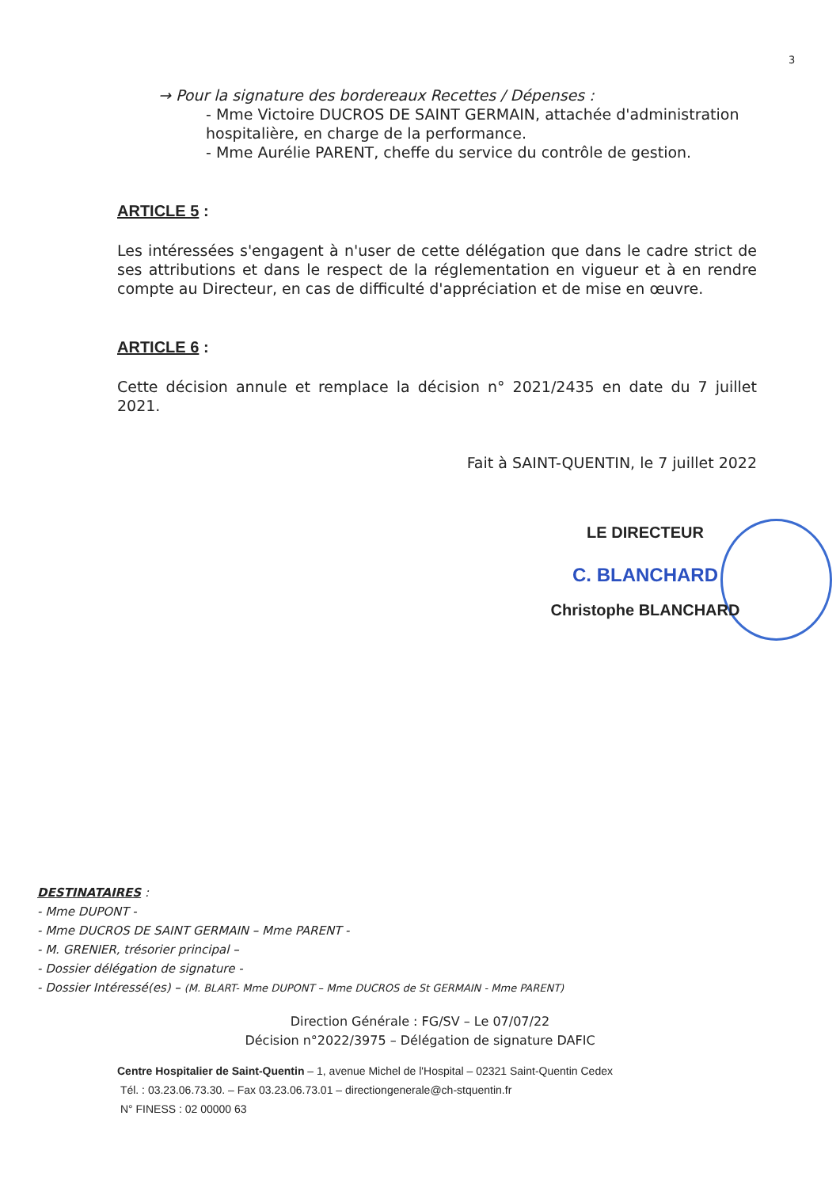3
→ Pour la signature des bordereaux Recettes / Dépenses :
- Mme Victoire DUCROS DE SAINT GERMAIN, attachée d'administration hospitalière, en charge de la performance.
- Mme Aurélie PARENT, cheffe du service du contrôle de gestion.
ARTICLE 5 :
Les intéressées s'engagent à n'user de cette délégation que dans le cadre strict de ses attributions et dans le respect de la réglementation en vigueur et à en rendre compte au Directeur, en cas de difficulté d'appréciation et de mise en œuvre.
ARTICLE 6 :
Cette décision annule et remplace la décision n° 2021/2435 en date du 7 juillet 2021.
Fait à SAINT-QUENTIN, le 7 juillet 2022
LE DIRECTEUR
C. BLANCHARD
Christophe BLANCHARD
DESTINATAIRES :
- Mme DUPONT -
- Mme DUCROS DE SAINT GERMAIN – Mme PARENT -
- M. GRENIER, trésorier principal –
- Dossier délégation de signature -
- Dossier Intéressé(es) – (M. BLART- Mme DUPONT – Mme DUCROS de St GERMAIN - Mme PARENT)
Direction Générale : FG/SV – Le 07/07/22
Décision n°2022/3975 – Délégation de signature DAFIC
Centre Hospitalier de Saint-Quentin – 1, avenue Michel de l'Hospital – 02321 Saint-Quentin Cedex
Tél. : 03.23.06.73.30. – Fax 03.23.06.73.01 – directiongenerale@ch-stquentin.fr
N° FINESS : 02 00000 63